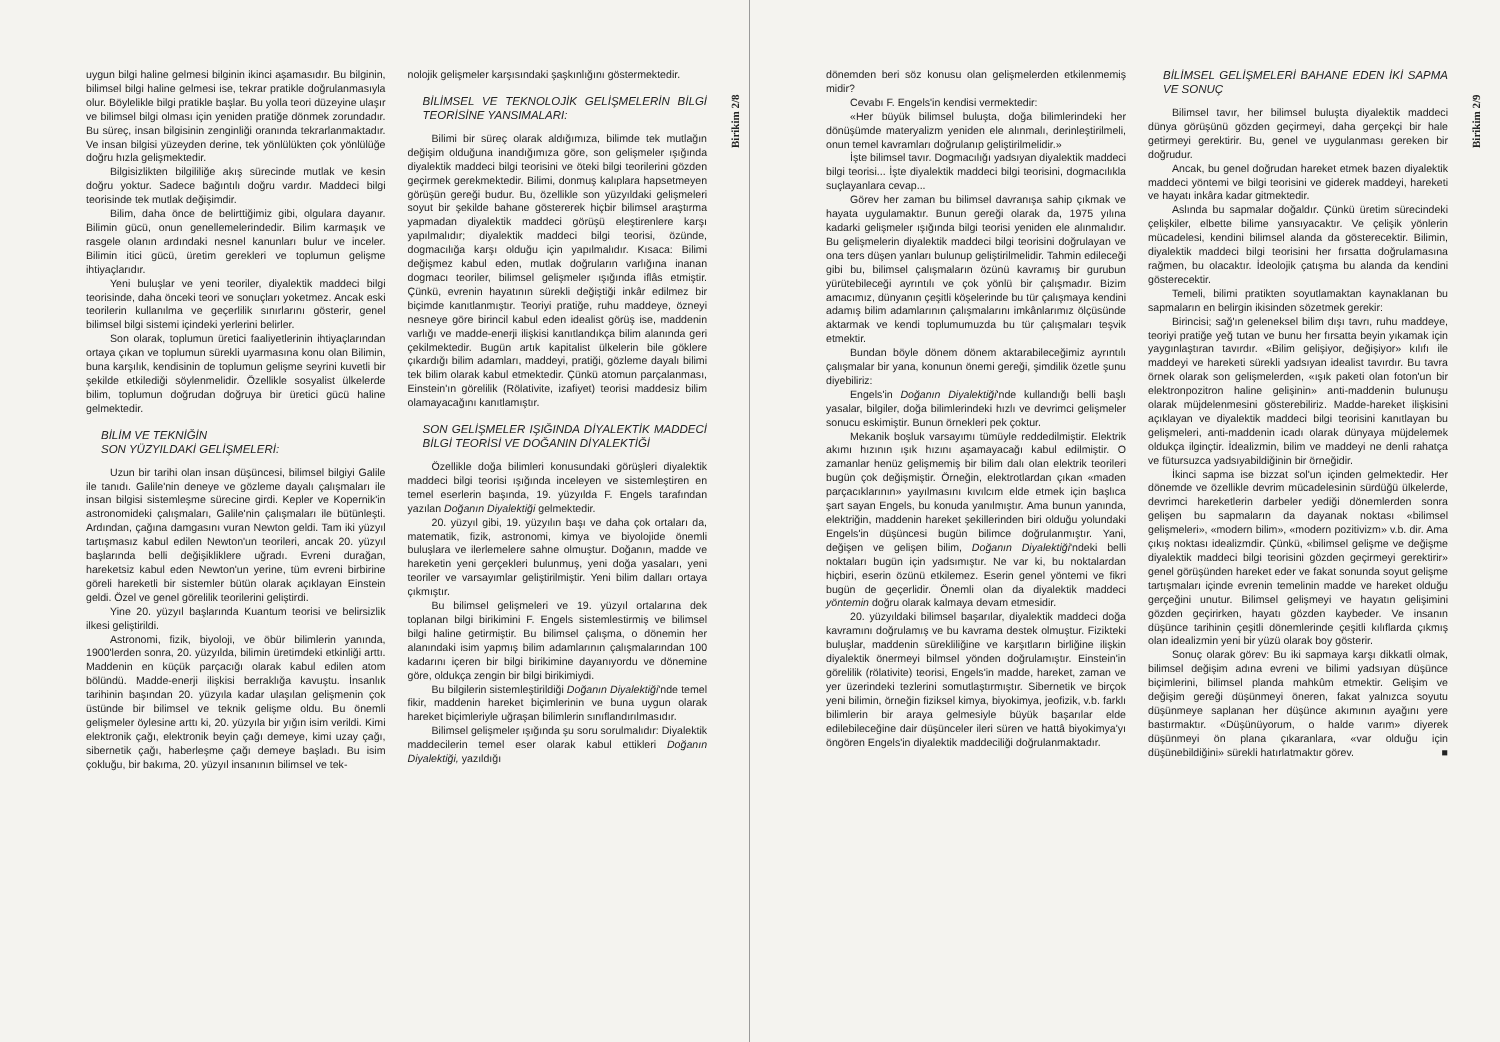uygun bilgi haline gelmesi bilginin ikinci aşaması­dır. Bu bilginin, bilimsel bilgi haline gelmesi ise, tekrar pratikle doğrulanmasıyla olur. Böylelikle bilgi pratikle başlar. Bu yolla teori düzeyine ulaşır ve bilimsel bilgi olması için yeniden pratiğe dönmek zorundadır. Bu süreç, insan bilgisinin zenginliği oranında tekrarlanmaktadır. Ve insan bilgisi yüzeyden derine, tek yönlülükten çok yönlülüğe doğru hızla gelişmektedir.
Bilgisizlikten bilgililiğe akış sürecinde mutlak ve kesin doğru yoktur. Sadece bağıntılı doğru vardır. Maddeci bilgi teorisinde tek mutlak değişimdir.
Bilim, daha önce de belirttiğimiz gibi, olgulara dayanır. Bilimin gücü, onun genellemelerindedir. Bilim karmaşık ve rasgele olanın ardındaki nesnel kanunları bulur ve inceler. Bilimin itici gücü, üretim gerekleri ve toplumun gelişme ihtiyaçlarıdır.
Yeni buluşlar ve yeni teoriler, diyalektik maddeci bilgi teorisinde, daha önceki teori ve sonuçları yoketmez. Ancak eski teorilerin kullanılma ve geçerlilik sınırlarını gösterir, genel bilimsel bilgi sistemi içindeki yerlerini belirler.
Son olarak, toplumun üretici faaliyetlerinin ihtiyaçlarından ortaya çıkan ve toplumun sürekli uyarmasına konu olan Bilimin, buna karşılık, kendisinin de toplumun gelişme seyrini kuvetli bir şekilde etkilediği söylenmelidir. Özellikle sosyalist ülkelerde bilim, toplumun doğrudan doğruya bir üretici gücü haline gelmektedir.
BİLİM VE TEKNİĞİN
SON YÜZYILDAKİ GELİŞMELERİ:
Uzun bir tarihi olan insan düşüncesi, bilimsel bilgiyi Galile ile tanıdı. Galile'nin deneye ve gözleme dayalı çalışmaları ile insan bilgisi sistemleşme sürecine girdi. Kepler ve Kopernik'in astronomideki çalışmaları, Galile'nin çalışmaları ile bütünleşti. Ardından, çağına damgasını vuran Newton geldi. Tam iki yüzyıl tartışmasız kabul edilen Newton'un teorileri, ancak 20. yüzyıl başlarında belli değişikliklere uğradı. Evreni durağan, hareketsiz kabul eden Newton'un yerine, tüm evreni birbirine göreli hareketli bir sistemler bütün olarak açıklayan Einstein geldi. Özel ve genel görelilik teorilerini geliştirdi.
Yine 20. yüzyıl başlarında Kuantum teorisi ve belirsizlik ilkesi geliştirildi.
Astronomi, fizik, biyoloji, ve öbür bilimlerin yanında, 1900'lerden sonra, 20. yüzyılda, bilimin üretimdeki etkinliği arttı. Maddenin en küçük parçacığı olarak kabul edilen atom bölündü. Madde-enerji ilişkisi berraklığa kavuştu. İnsanlık tarihinin başından 20. yüzyıla kadar ulaşılan gelişmenin çok üstünde bir bilimsel ve teknik gelişme oldu. Bu önemli gelişmeler öylesine arttı ki, 20. yüzyıla bir yığın isim verildi. Kimi elektronik çağı, elektronik beyin çağı demeye, kimi uzay çağı, sibernetik çağı, haberleşme çağı demeye başladı. Bu isim çokluğu, bir bakıma, 20. yüzyıl insanının bilimsel ve tek-
nolojik gelişmeler karşısındaki şaşkınlığını göstermektedir.
BİLİMSEL VE TEKNOLOJİK GELİŞMELERİN BİLGİ TEORİSİNE YANSIMALARI:
Bilimi bir süreç olarak aldığımıza, bilimde tek mutlağın değişim olduğuna inandığımıza göre, son gelişmeler ışığında diyalektik maddeci bilgi teorisini ve öteki bilgi teorilerini gözden geçirmek gerekmektedir. Bilimi, donmuş kalıplara hapsetmeyen görüşün gereği budur. Bu, özellikle son yüzyıldaki gelişmeleri soyut bir şekilde bahane göstererek hiçbir bilimsel araştırma yapmadan diyalektik maddeci görüşü eleştirenlere karşı yapılmalıdır; diyalektik maddeci bilgi teorisi, özünde, dogmacılığa karşı olduğu için yapılmalıdır. Kısaca: Bilimi değişmez kabul eden, mutlak doğruların varlığına inanan dogmacı teoriler, bilimsel gelişmeler ışığında iflâs etmiştir. Çünkü, evrenin hayatının sürekli değiştiği inkâr edilmez bir biçimde kanıtlanmıştır. Teoriyi pratiğe, ruhu maddeye, özneyi nesneye göre birincil kabul eden idealist görüş ise, maddenin varlığı ve madde-enerji ilişkisi kanıtlandıkça bilim alanında geri çekilmektedir. Bugün artık kapitalist ülkelerin bile göklere çıkardığı bilim adamları, maddeyi, pratiği, gözleme dayalı bilimi tek bilim olarak kabul etmektedir. Çünkü atomun parçalanması, Einstein'ın görelilik (Rölativite, izafiyet) teorisi maddesiz bilim olamayacağını kanıtlamıştır.
SON GELİŞMELER IŞIĞINDA DİYALEKTİK MADDECİ BİLGİ TEORİSİ VE DOĞANIN DİYALEKTİĞİ
Özellikle doğa bilimleri konusundaki görüşleri diyalektik maddeci bilgi teorisi ışığında inceleyen ve sistemleştiren en temel eserlerin başında, 19. yüzyılda F. Engels tarafından yazılan Doğanın Diyalektiği gelmektedir.
20. yüzyıl gibi, 19. yüzyılın başı ve daha çok ortaları da, matematik, fizik, astronomi, kimya ve biyolojide önemli buluşlara ve ilerlemelere sahne olmuştur. Doğanın, madde ve hareketin yeni gerçekleri bulunmuş, yeni doğa yasaları, yeni teoriler ve varsayımlar geliştirilmiştir. Yeni bilim dalları ortaya çıkmıştır.
Bu bilimsel gelişmeleri ve 19. yüzyıl ortalarına dek toplanan bilgi birikimini F. Engels sistemlestirmiş ve bilimsel bilgi haline getirmiştir. Bu bilimsel çalışma, o dönemin her alanındaki isim yapmış bilim adamlarının çalışmalarından 100 kadarını içeren bir bilgi birikimine dayanıyordu ve dönemine göre, oldukça zengin bir bilgi birikimiydi.
Bu bilgilerin sistemleştirildiği Doğanın Diyalektiği'nde temel fikir, maddenin hareket biçimlerinin ve buna uygun olarak hareket biçimleriyle uğraşan bilimlerin sınıflandırılmasıdır.
Bilimsel gelişmeler ışığında şu soru sorulmalıdır: Diyalektik maddecilerin temel eser olarak kabul ettikleri Doğanın Diyalektiği, yazıldığı
Birikim 2/8
dönemden beri söz konusu olan gelişmelerden etkilenmemiş midir?
Cevabı F. Engels'in kendisi vermektedir:
«Her büyük bilimsel buluşta, doğa bilimlerindeki her dönüşümde materyalizm yeniden ele alınmalı, derinleştirilmeli, onun temel kavramları doğrulanıp geliştirilmelidir.»
İşte bilimsel tavır. Dogmacılığı yadsıyan diyalektik maddeci bilgi teorisi... İşte diyalektik maddeci bilgi teorisini, dogmacılıkla suçlayanlara cevap...
Görev her zaman bu bilimsel davranışa sahip çıkmak ve hayata uygulamaktır. Bunun gereği olarak da, 1975 yılına kadarki gelişmeler ışığında bilgi teorisi yeniden ele alınmalıdır. Bu gelişmelerin diyalektik maddeci bilgi teorisini doğrulayan ve ona ters düşen yanları bulunup geliştirilmelidir. Tahmin edileceği gibi bu, bilimsel çalışmaların özünü kavramış bir gurubun yürütebileceği ayrıntılı ve çok yönlü bir çalışmadır. Bizim amacımız, dünyanın çeşitli köşelerinde bu tür çalışmaya kendini adamış bilim adamlarının çalışmalarını imkânlarımız ölçüsünde aktarmak ve kendi toplumumuzda bu tür çalışmaları teşvik etmektir.
Bundan böyle dönem dönem aktarabileceğimiz ayrıntılı çalışmalar bir yana, konunun önemi gereği, şimdilik özetle şunu diyebiliriz:
Engels'in Doğanın Diyalektiği'nde kullandığı belli başlı yasalar, bilgiler, doğa bilimlerindeki hızlı ve devrimci gelişmeler sonucu eskimiştir. Bunun örnekleri pek çoktur.
Mekanik boşluk varsayımı tümüyle reddedilmiştir. Elektrik akımı hızının ışık hızını aşamayacağı kabul edilmiştir. O zamanlar henüz gelişmemiş bir bilim dalı olan elektrik teorileri bugün çok değişmiştir. Örneğin, elektrotlardan çıkan «maden parçacıklarının» yayılmasını kıvılcım elde etmek için başlıca şart sayan Engels, bu konuda yanılmıştır. Ama bunun yanında, elektriğin, maddenin hareket şekillerinden biri olduğu yolundaki Engels'in düşüncesi bugün bilimce doğrulanmıştır. Yani, değişen ve gelişen bilim, Doğanın Diyalektiği'ndeki belli noktaları bugün için yadsımıştır. Ne var ki, bu noktalardan hiçbiri, eserin özünü etkilemez. Eserin genel yöntemi ve fikri bugün de geçerlidir. Önemli olan da diyalektik maddeci yöntemin doğru olarak kalmaya devam etmesidir.
20. yüzyıldaki bilimsel başarılar, diyalektik maddeci doğa kavramını doğrulamış ve bu kavrama destek olmuştur. Fizikteki buluşlar, maddenin sürekliliğine ve karşıtların birliğine ilişkin diyalektik önermeyi bilmsel yönden doğrulamıştır. Einstein'in görelilik (rölativite) teorisi, Engels'in madde, hareket, zaman ve yer üzerindeki tezlerini somutlaştırmıştır. Sibernetik ve birçok yeni bilimin, örneğin fiziksel kimya, biyokimya, jeofizik, v.b. farklı bilimlerin bir araya gelmesiyle büyük başarılar elde edilebileceğine dair düşünceler ileri süren ve hattâ biyokimya'yı öngören Engels'in diyalektik maddeciliği doğrulanmaktadır.
BİLİMSEL GELİŞMELERİ BAHANE EDEN İKİ SAPMA VE SONUÇ
Bilimsel tavır, her bilimsel buluşta diyalektik maddeci dünya görüşünü gözden geçirmeyi, daha gerçekçi bir hale getirmeyi gerektirir. Bu, genel ve uygulanması gereken bir doğrudur.
Ancak, bu genel doğrudan hareket etmek bazen diyalektik maddeci yöntemi ve bilgi teorisini ve giderek maddeyi, hareketi ve hayatı inkâra kadar gitmektedir.
Aslında bu sapmalar doğaldır. Çünkü üretim sürecindeki çelişkiler, elbette bilime yansıyacaktır. Ve çelişik yönlerin mücadelesi, kendini bilimsel alanda da gösterecektir. Bilimin, diyalektik maddeci bilgi teorisini her fırsatta doğrulamasına rağmen, bu olacaktır. İdeolojik çatışma bu alanda da kendini gösterecektir.
Temeli, bilimi pratikten soyutlamaktan kaynaklanan bu sapmaların en belirgin ikisinden sözetmek gerekir:
Birincisi; sağ'ın geleneksel bilim dışı tavrı, ruhu maddeye, teoriyi pratiğe yeğ tutan ve bunu her fırsatta beyin yıkamak için yaygınlaştıran tavırdır. «Bilim gelişiyor, değişiyor» kılıfı ile maddeyi ve hareketi sürekli yadsıyan idealist tavırdır. Bu tavra örnek olarak son gelişmelerden, «ışık paketi olan foton'un bir elektronpozitron haline gelişinin» anti-maddenin bulunuşu olarak müjdelenmesini gösterebiliriz. Madde-hareket ilişkisini açıklayan ve diyalektik maddeci bilgi teorisini kanıtlayan bu gelişmeleri, anti-maddenin icadı olarak dünyaya müjdelemek oldukça ilginçtir. İdealizmin, bilim ve maddeyi ne denli rahatça ve fütursuzca yadsıyabildiğinin bir örneğidir.
İkinci sapma ise bizzat sol'un içinden gelmektedir. Her dönemde ve özellikle devrim mücadelesinin sürdüğü ülkelerde, devrimci hareketlerin darbeler yediği dönemlerden sonra gelişen bu sapmaların da dayanak noktası «bilimsel gelişmeleri», «modern bilim», «modern pozitivizm» v.b. dir. Ama çıkış noktası idealizmdir. Çünkü, «bilimsel gelişme ve değişme diyalektik maddeci bilgi teorisini gözden geçirmeyi gerektirir» genel görüşünden hareket eder ve fakat sonunda soyut gelişme tartışmaları içinde evrenin temelinin madde ve hareket olduğu gerçeğini unutur. Bilimsel gelişmeyi ve hayatın gelişimini gözden geçirirken, hayatı gözden kaybeder. Ve insanın düşünce tarihinin çeşitli dönemlerinde çeşitli kılıflarda çıkmış olan idealizmin yeni bir yüzü olarak boy gösterir.
Sonuç olarak görev: Bu iki sapmaya karşı dikkatli olmak, bilimsel değişim adına evreni ve bilimi yadsıyan düşünce biçimlerini, bilimsel planda mahkûm etmektir. Gelişim ve değişim gereği düşünmeyi öneren, fakat yalnızca soyutu düşünmeye saplanan her düşünce akımının ayağını yere bastırmaktır. «Düşünüyorum, o halde varım» diyerek düşünmeyi ön plana çıkaranlara, «var olduğu için düşünebildiğini» sürekli hatırlatmaktır görev. ■
Birikim 2/9